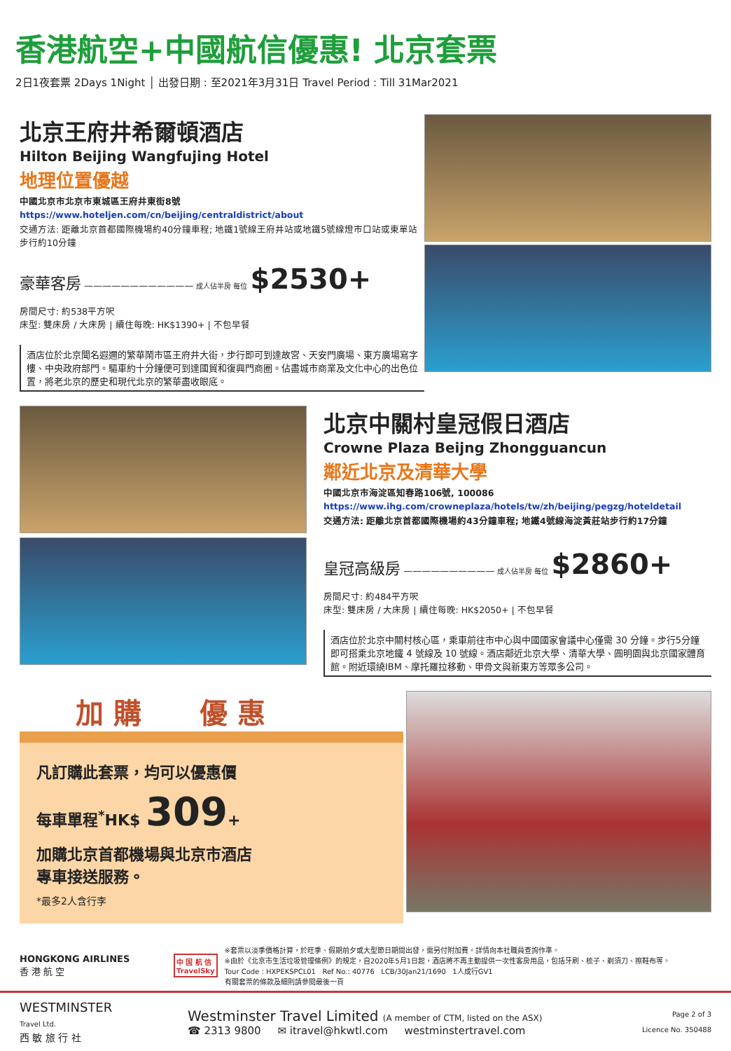香港航空+中國航信優惠! 北京套票
2日1夜套票 2Days 1Night │ 出發日期 : 至2021年3月31日 Travel Period : Till 31Mar2021
北京王府井希爾頓酒店
Hilton Beijing Wangfujing Hotel
地理位置優越
中國北京市北京市東城區王府井東街8號
https://www.hoteljen.com/cn/beijing/centraldistrict/about
交通方法: 距離北京首都國際機場約40分鐘車程; 地鐵1號線王府井站或地鐵5號線燈市口站或東單站步行約10分鐘
豪華客房 ———————————— 成人佔半房 每位 $2530+
房間尺寸: 約538平方呎
床型: 雙床房 / 大床房 | 續住每晚: HK$1390+ | 不包早餐
酒店位於北京聞名遐邇的繁華鬧市區王府井大街，步行即可到達故宮、天安門廣場、東方廣場寫字樓、中央政府部門。驅車約十分鐘便可到達國貿和復興門商圈。佔盡城市商業及文化中心的出色位置，將老北京的歷史和現代北京的繁華盡收眼底。
北京中關村皇冠假日酒店
Crowne Plaza Beijng Zhongguancun
鄰近北京及清華大學
中國北京市海淀區知春路106號, 100086
https://www.ihg.com/crowneplaza/hotels/tw/zh/beijing/pegzg/hoteldetail
交通方法: 距離北京首都國際機場約43分鐘車程; 地鐵4號線海淀黃莊站步行約17分鐘
皇冠高級房 —————————— 成人佔半房 每位 $2860+
房間尺寸: 約484平方呎
床型: 雙床房 / 大床房 | 續住每晚: HK$2050+ | 不包早餐
酒店位於北京中關村核心區，乘車前往市中心與中國國家會議中心僅需 30 分鐘。步行5分鐘即可搭乘北京地鐵 4 號線及 10 號線。酒店鄰近北京大學、清華大學、圓明園與北京國家體育館。附近環繞IBM、摩托羅拉移動、甲骨文與新東方等眾多公司。
加 購 優 惠
凡訂購此套票，均可以優惠價
每車單程<sup>*</sup>HK$ 309+
加購北京首都機場與北京市酒店
專車接送服務。
*最多2人含行李
HONGKONG AIRLINES
香 港 航 空
中 国 航 信
TravelSky
※套票以淡季價格計算，於旺季、假期前夕或大型節日期間出發，需另付附加費。詳情向本社職員查詢作準。
※由於《北京市生活垃圾管理條例》的規定，自2020年5月1日起，酒店將不再主動提供一次性客房用品，包括牙刷、梳子、剃須刀、擦鞋布等。
Tour Code : HXPEKSPCL01 Ref No.: 40776 LCB/30Jan21/1690 1人成行GV1
有關套票的條款及細則請參閱最後一頁
WESTMINSTER
Travel Ltd.
西 敏 旅 行 社
Westminster Travel Limited (A member of CTM, listed on the ASX)
☎ 2313 9800 ✉ itravel@hkwtl.com westminstertravel.com
Page 2 of 3
Licence No. 350488